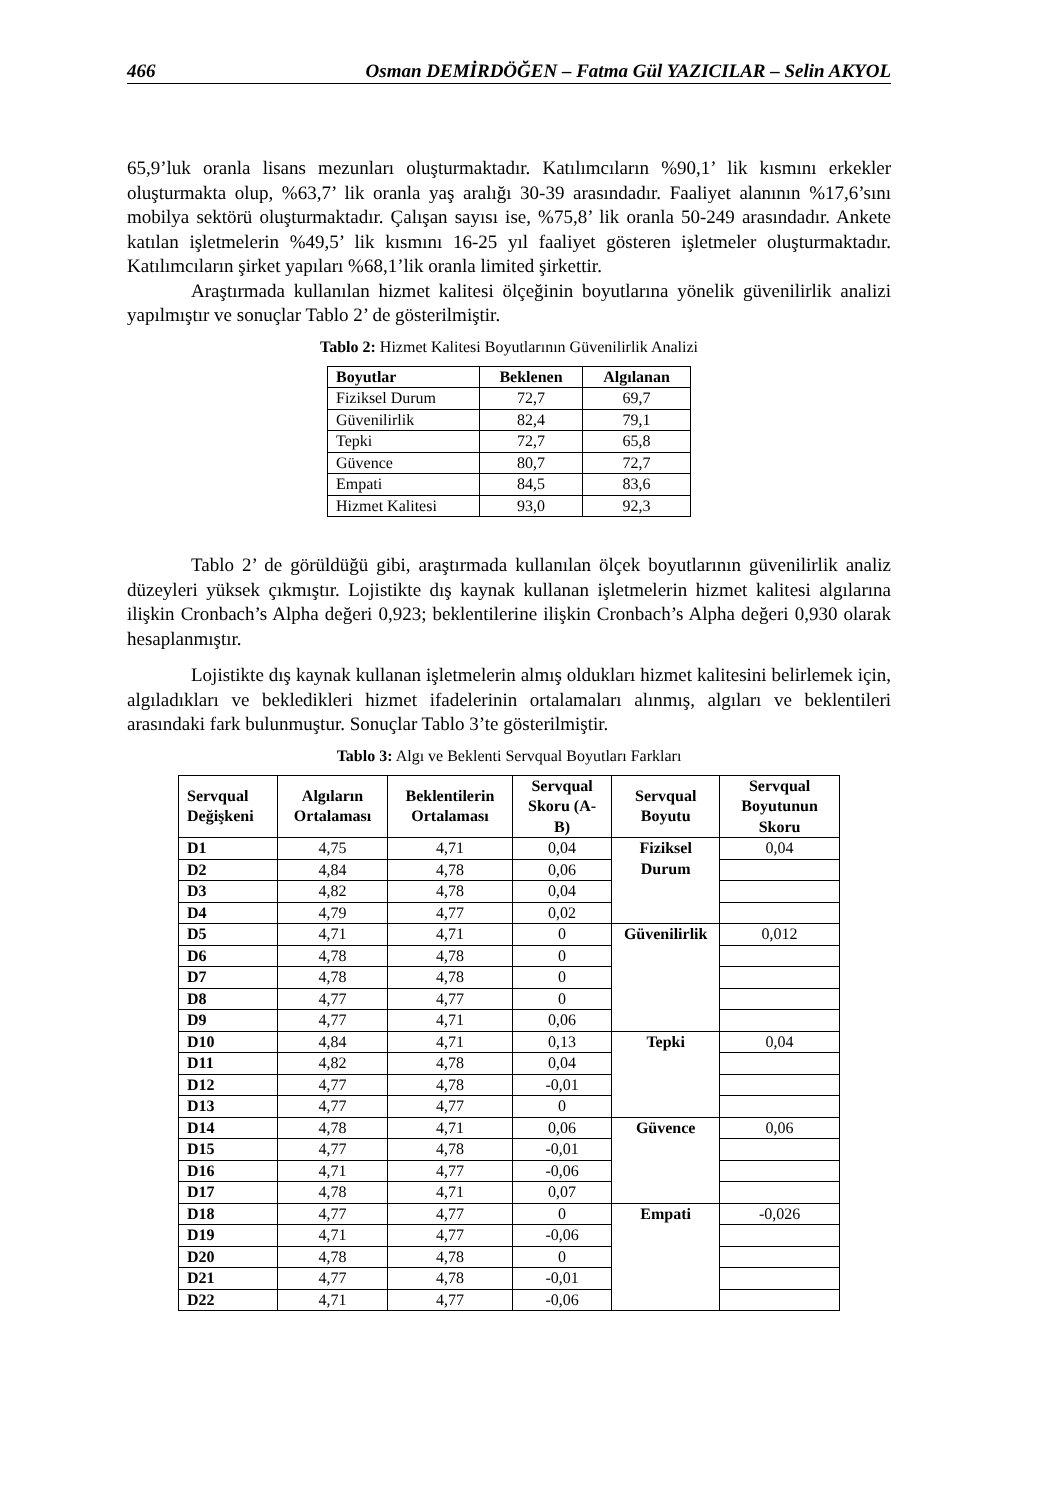466 Osman DEMİRDÖĞEN – Fatma Gül YAZICILAR – Selin AKYOL
65,9’luk oranla lisans mezunları oluşturmaktadır. Katılımcıların %90,1’ lik kısmını erkekler oluşturmakta olup, %63,7’ lik oranla yaş aralığı 30-39 arasındadır. Faaliyet alanının %17,6’sını mobilya sektörü oluşturmaktadır. Çalışan sayısı ise, %75,8’ lik oranla 50-249 arasındadır. Ankete katılan işletmelerin %49,5’ lik kısmını 16-25 yıl faaliyet gösteren işletmeler oluşturmaktadır. Katılımcıların şirket yapıları %68,1’lik oranla limited şirkettir.
Araştırmada kullanılan hizmet kalitesi ölçeğinin boyutlarına yönelik güvenilirlik analizi yapılmıştır ve sonuçlar Tablo 2’ de gösterilmiştir.
Tablo 2: Hizmet Kalitesi Boyutlarının Güvenilirlik Analizi
| Boyutlar | Beklenen | Algılanan |
| --- | --- | --- |
| Fiziksel Durum | 72,7 | 69,7 |
| Güvenilirlik | 82,4 | 79,1 |
| Tepki | 72,7 | 65,8 |
| Güvence | 80,7 | 72,7 |
| Empati | 84,5 | 83,6 |
| Hizmet Kalitesi | 93,0 | 92,3 |
Tablo 2’ de görüldüğü gibi, araştırmada kullanılan ölçek boyutlarının güvenilirlik analiz düzeyleri yüksek çıkmıştır. Lojistikte dış kaynak kullanan işletmelerin hizmet kalitesi algılarına ilişkin Cronbach’s Alpha değeri 0,923; beklentilerine ilişkin Cronbach’s Alpha değeri 0,930 olarak hesaplanmıştır.
Lojistikte dış kaynak kullanan işletmelerin almış oldukları hizmet kalitesini belirlemek için, algıladıkları ve bekledikleri hizmet ifadelerinin ortalamaları alınmış, algıları ve beklentileri arasındaki fark bulunmuştur. Sonuçlar Tablo 3’te gösterilmiştir.
Tablo 3: Algı ve Beklenti Servqual Boyutları Farkları
| Servqual Değişkeni | Algıların Ortalaması | Beklentilerin Ortalaması | Servqual Skoru (A-B) | Servqual Boyutu | Servqual Boyutunun Skoru |
| --- | --- | --- | --- | --- | --- |
| D1 | 4,75 | 4,71 | 0,04 | Fiziksel Durum | 0,04 |
| D2 | 4,84 | 4,78 | 0,06 | | |
| D3 | 4,82 | 4,78 | 0,04 | | |
| D4 | 4,79 | 4,77 | 0,02 | | |
| D5 | 4,71 | 4,71 | 0 | Güvenilirlik | 0,012 |
| D6 | 4,78 | 4,78 | 0 | | |
| D7 | 4,78 | 4,78 | 0 | | |
| D8 | 4,77 | 4,77 | 0 | | |
| D9 | 4,77 | 4,71 | 0,06 | | |
| D10 | 4,84 | 4,71 | 0,13 | Tepki | 0,04 |
| D11 | 4,82 | 4,78 | 0,04 | | |
| D12 | 4,77 | 4,78 | -0,01 | | |
| D13 | 4,77 | 4,77 | 0 | | |
| D14 | 4,78 | 4,71 | 0,06 | Güvence | 0,06 |
| D15 | 4,77 | 4,78 | -0,01 | | |
| D16 | 4,71 | 4,77 | -0,06 | | |
| D17 | 4,78 | 4,71 | 0,07 | | |
| D18 | 4,77 | 4,77 | 0 | Empati | -0,026 |
| D19 | 4,71 | 4,77 | -0,06 | | |
| D20 | 4,78 | 4,78 | 0 | | |
| D21 | 4,77 | 4,78 | -0,01 | | |
| D22 | 4,71 | 4,77 | -0,06 | | |